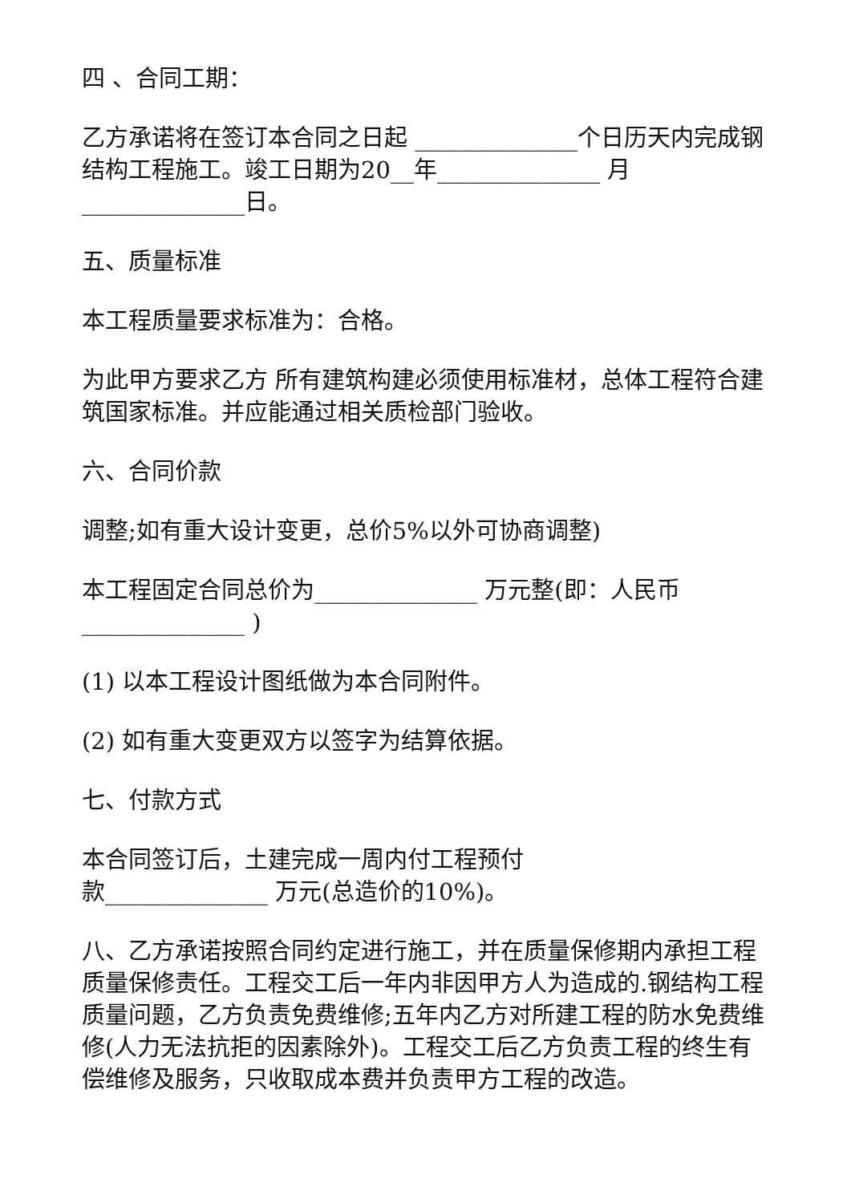四 、合同工期：
乙方承诺将在签订本合同之日起 ______________个日历天内完成钢结构工程施工。竣工日期为20__年______________ 月______________日。
五、质量标准
本工程质量要求标准为：合格。
为此甲方要求乙方 所有建筑构建必须使用标准材，总体工程符合建筑国家标准。并应能通过相关质检部门验收。
六、合同价款
调整;如有重大设计变更，总价5%以外可协商调整)
本工程固定合同总价为______________ 万元整(即：人民币______________ )
(1) 以本工程设计图纸做为本合同附件。
(2) 如有重大变更双方以签字为结算依据。
七、付款方式
本合同签订后，土建完成一周内付工程预付
款______________ 万元(总造价的10%)。
八、乙方承诺按照合同约定进行施工，并在质量保修期内承担工程质量保修责任。工程交工后一年内非因甲方人为造成的.钢结构工程质量问题，乙方负责免费维修;五年内乙方对所建工程的防水免费维修(人力无法抗拒的因素除外)。工程交工后乙方负责工程的终生有偿维修及服务，只收取成本费并负责甲方工程的改造。